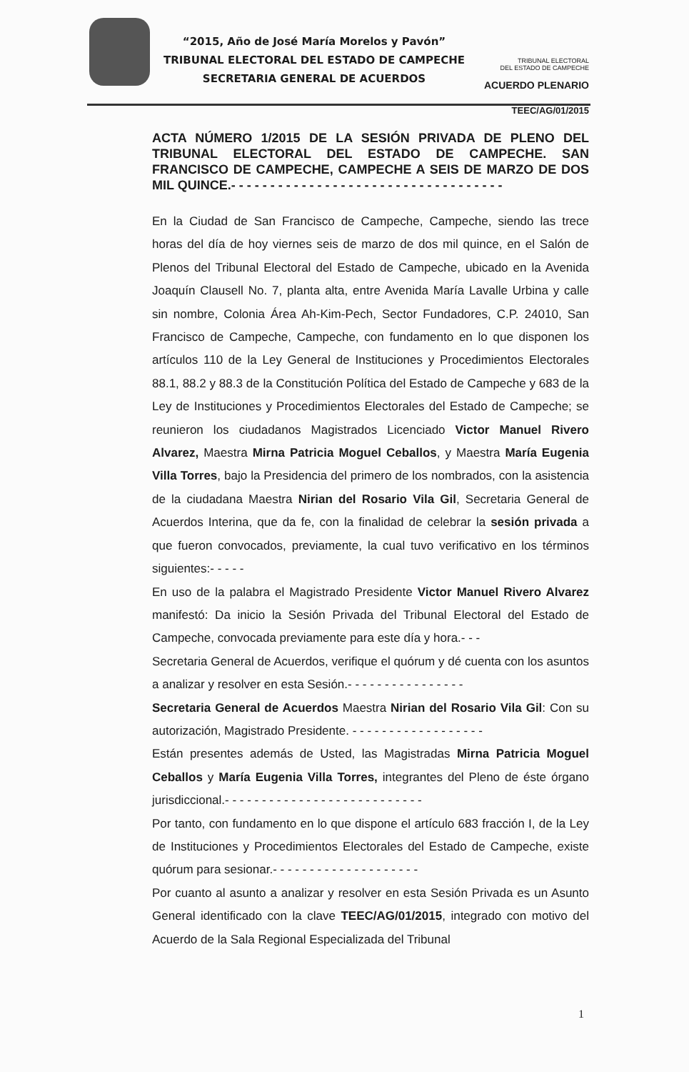“2015, Año de José María Morelos y Pavón”
TRIBUNAL ELECTORAL DEL ESTADO DE CAMPECHE
SECRETARIA GENERAL DE ACUERDOS
TRIBUNAL ELECTORAL
DEL ESTADO DE CAMPECHE
ACUERDO PLENARIO
TEEC/AG/01/2015
ACTA NÚMERO 1/2015 DE LA SESIÓN PRIVADA DE PLENO DEL TRIBUNAL ELECTORAL DEL ESTADO DE CAMPECHE. SAN FRANCISCO DE CAMPECHE, CAMPECHE A SEIS DE MARZO DE DOS MIL QUINCE.- - - - - - - - - - - - - - - - - - - - - - - - - - - - - - - - - - -
En la Ciudad de San Francisco de Campeche, Campeche, siendo las trece horas del día de hoy viernes seis de marzo de dos mil quince, en el Salón de Plenos del Tribunal Electoral del Estado de Campeche, ubicado en la Avenida Joaquín Clausell No. 7, planta alta, entre Avenida María Lavalle Urbina y calle sin nombre, Colonia Área Ah-Kim-Pech, Sector Fundadores, C.P. 24010, San Francisco de Campeche, Campeche, con fundamento en lo que disponen los artículos 110 de la Ley General de Instituciones y Procedimientos Electorales 88.1, 88.2 y 88.3 de la Constitución Política del Estado de Campeche y 683 de la Ley de Instituciones y Procedimientos Electorales del Estado de Campeche; se reunieron los ciudadanos Magistrados Licenciado Victor Manuel Rivero Alvarez, Maestra Mirna Patricia Moguel Ceballos, y Maestra María Eugenia Villa Torres, bajo la Presidencia del primero de los nombrados, con la asistencia de la ciudadana Maestra Nirian del Rosario Vila Gil, Secretaria General de Acuerdos Interina, que da fe, con la finalidad de celebrar la sesión privada a que fueron convocados, previamente, la cual tuvo verificativo en los términos siguientes:- - - - -
En uso de la palabra el Magistrado Presidente Victor Manuel Rivero Alvarez manifestó: Da inicio la Sesión Privada del Tribunal Electoral del Estado de Campeche, convocada previamente para este día y hora.- - -
Secretaria General de Acuerdos, verifique el quórum y dé cuenta con los asuntos a analizar y resolver en esta Sesión.- - - - - - - - - - - - - - - -
Secretaria General de Acuerdos Maestra Nirian del Rosario Vila Gil: Con su autorización, Magistrado Presidente. - - - - - - - - - - - - - - - - - -
Están presentes además de Usted, las Magistradas Mirna Patricia Moguel Ceballos y María Eugenia Villa Torres, integrantes del Pleno de éste órgano jurisdiccional.- - - - - - - - - - - - - - - - - - - - - - - - - - -
Por tanto, con fundamento en lo que dispone el artículo 683 fracción I, de la Ley de Instituciones y Procedimientos Electorales del Estado de Campeche, existe quórum para sesionar.- - - - - - - - - - - - - - - - - - - -
Por cuanto al asunto a analizar y resolver en esta Sesión Privada es un Asunto General identificado con la clave TEEC/AG/01/2015, integrado con motivo del Acuerdo de la Sala Regional Especializada del Tribunal
1